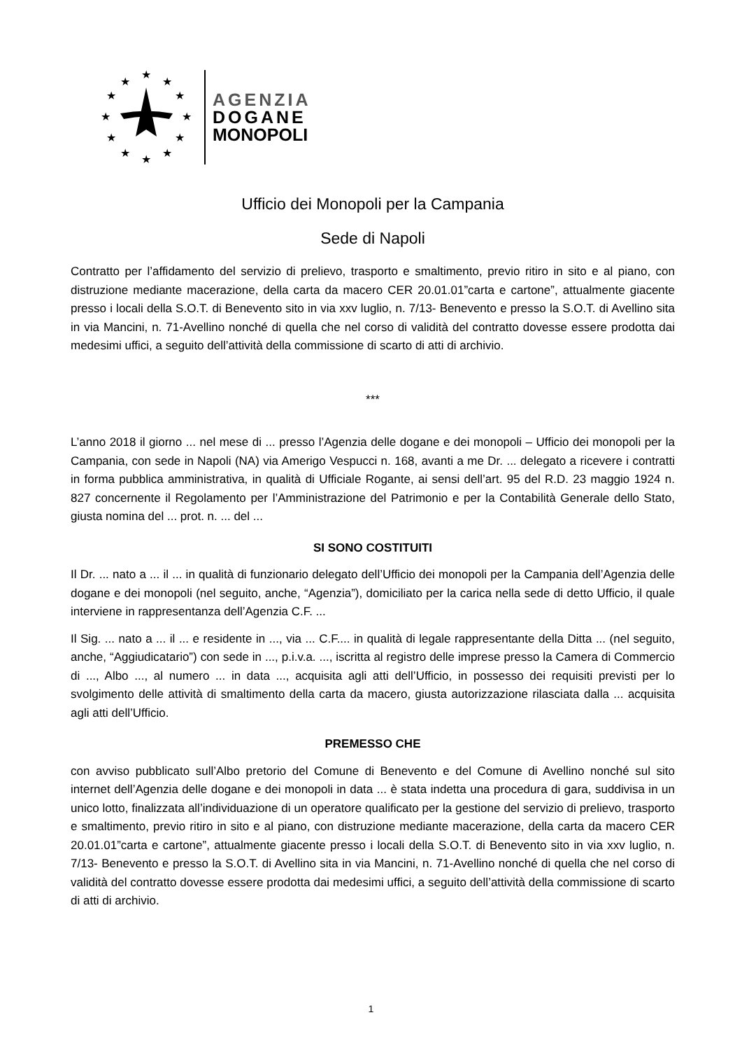★
★
★
★
★
★
★
★
★
★
★
★
AGENZIA
DOGANE
MONOPOLI
Ufficio dei Monopoli per la Campania
Sede di Napoli
Contratto per l’affidamento del servizio di prelievo, trasporto e smaltimento, previo ritiro in sito e al piano, con distruzione mediante macerazione, della carta da macero CER 20.01.01”carta e cartone”, attualmente giacente presso i locali della S.O.T. di Benevento sito in via xxv luglio, n. 7/13- Benevento e presso la S.O.T. di Avellino sita in via Mancini, n. 71-Avellino nonché di quella che nel corso di validità del contratto dovesse essere prodotta dai medesimi uffici, a seguito dell’attività della commissione di scarto di atti di archivio.
***
L’anno 2018 il giorno ... nel mese di ... presso l’Agenzia delle dogane e dei monopoli – Ufficio dei monopoli per la Campania, con sede in Napoli (NA) via Amerigo Vespucci n. 168, avanti a me Dr. ... delegato a ricevere i contratti in forma pubblica amministrativa, in qualità di Ufficiale Rogante, ai sensi dell’art. 95 del R.D. 23 maggio 1924 n. 827 concernente il Regolamento per l’Amministrazione del Patrimonio e per la Contabilità Generale dello Stato, giusta nomina del ... prot. n. ... del ...
SI SONO COSTITUITI
Il Dr. ... nato a ... il ... in qualità di funzionario delegato dell’Ufficio dei monopoli per la Campania dell’Agenzia delle dogane e dei monopoli (nel seguito, anche, “Agenzia”), domiciliato per la carica nella sede di detto Ufficio, il quale interviene in rappresentanza dell’Agenzia C.F. ...
Il Sig. ... nato a ... il ... e residente in ..., via ... C.F.... in qualità di legale rappresentante della Ditta ... (nel seguito, anche, “Aggiudicatario”) con sede in ..., p.i.v.a. ..., iscritta al registro delle imprese presso la Camera di Commercio di ..., Albo ..., al numero ... in data ..., acquisita agli atti dell’Ufficio, in possesso dei requisiti previsti per lo svolgimento delle attività di smaltimento della carta da macero, giusta autorizzazione rilasciata dalla ... acquisita agli atti dell’Ufficio.
PREMESSO CHE
con avviso pubblicato sull’Albo pretorio del Comune di Benevento e del Comune di Avellino nonché sul sito internet dell’Agenzia delle dogane e dei monopoli in data ... è stata indetta una procedura di gara, suddivisa in un unico lotto, finalizzata all’individuazione di un operatore qualificato per la gestione del servizio di prelievo, trasporto e smaltimento, previo ritiro in sito e al piano, con distruzione mediante macerazione, della carta da macero CER 20.01.01”carta e cartone”, attualmente giacente presso i locali della S.O.T. di Benevento sito in via xxv luglio, n. 7/13- Benevento e presso la S.O.T. di Avellino sita in via Mancini, n. 71-Avellino nonché di quella che nel corso di validità del contratto dovesse essere prodotta dai medesimi uffici, a seguito dell’attività della commissione di scarto di atti di archivio.
1